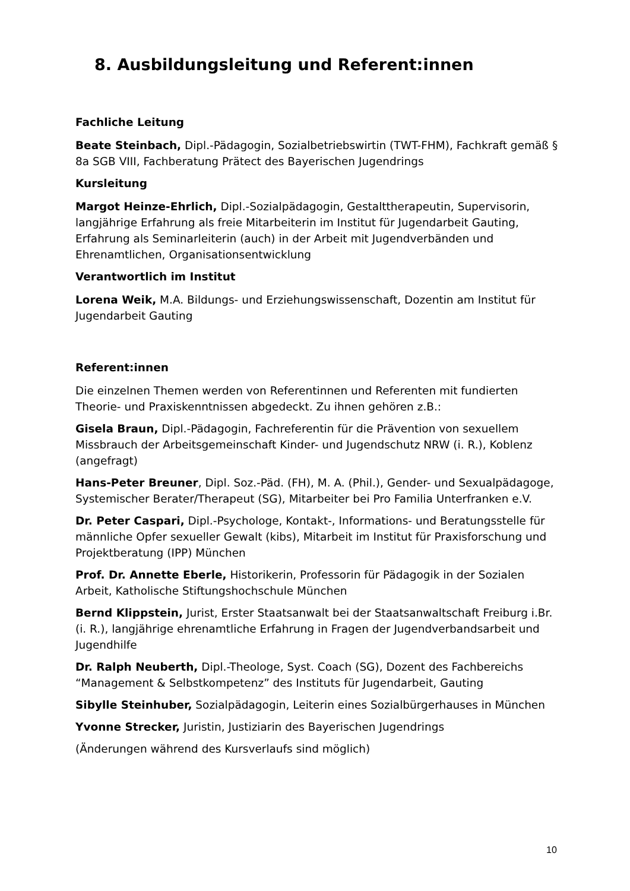8. Ausbildungsleitung und Referent:innen
Fachliche Leitung
Beate Steinbach, Dipl.-Pädagogin, Sozialbetriebswirtin (TWT-FHM), Fachkraft gemäß § 8a SGB VIII, Fachberatung Prätect des Bayerischen Jugendrings
Kursleitung
Margot Heinze-Ehrlich, Dipl.-Sozialpädagogin, Gestalttherapeutin, Supervisorin, langjährige Erfahrung als freie Mitarbeiterin im Institut für Jugendarbeit Gauting, Erfahrung als Seminarleiterin (auch) in der Arbeit mit Jugendverbänden und Ehrenamtlichen, Organisationsentwicklung
Verantwortlich im Institut
Lorena Weik, M.A. Bildungs- und Erziehungswissenschaft, Dozentin am Institut für Jugendarbeit Gauting
Referent:innen
Die einzelnen Themen werden von Referentinnen und Referenten mit fundierten Theorie- und Praxiskenntnissen abgedeckt. Zu ihnen gehören z.B.:
Gisela Braun, Dipl.-Pädagogin, Fachreferentin für die Prävention von sexuellem Missbrauch der Arbeitsgemeinschaft Kinder- und Jugendschutz NRW (i. R.), Koblenz (angefragt)
Hans-Peter Breuner, Dipl. Soz.-Päd. (FH), M. A. (Phil.), Gender- und Sexualpädagoge, Systemischer Berater/Therapeut (SG), Mitarbeiter bei Pro Familia Unterfranken e.V.
Dr. Peter Caspari, Dipl.-Psychologe, Kontakt-, Informations- und Beratungsstelle für männliche Opfer sexueller Gewalt (kibs), Mitarbeit im Institut für Praxisforschung und Projektberatung (IPP) München
Prof. Dr. Annette Eberle, Historikerin, Professorin für Pädagogik in der Sozialen Arbeit, Katholische Stiftungshochschule München
Bernd Klippstein, Jurist, Erster Staatsanwalt bei der Staatsanwaltschaft Freiburg i.Br. (i. R.), langjährige ehrenamtliche Erfahrung in Fragen der Jugendverbandsarbeit und Jugendhilfe
Dr. Ralph Neuberth, Dipl.-Theologe, Syst. Coach (SG), Dozent des Fachbereichs “Management & Selbstkompetenz” des Instituts für Jugendarbeit, Gauting
Sibylle Steinhuber, Sozialpädagogin, Leiterin eines Sozialbürgerhauses in München
Yvonne Strecker, Juristin, Justiziarin des Bayerischen Jugendrings
(Änderungen während des Kursverlaufs sind möglich)
10